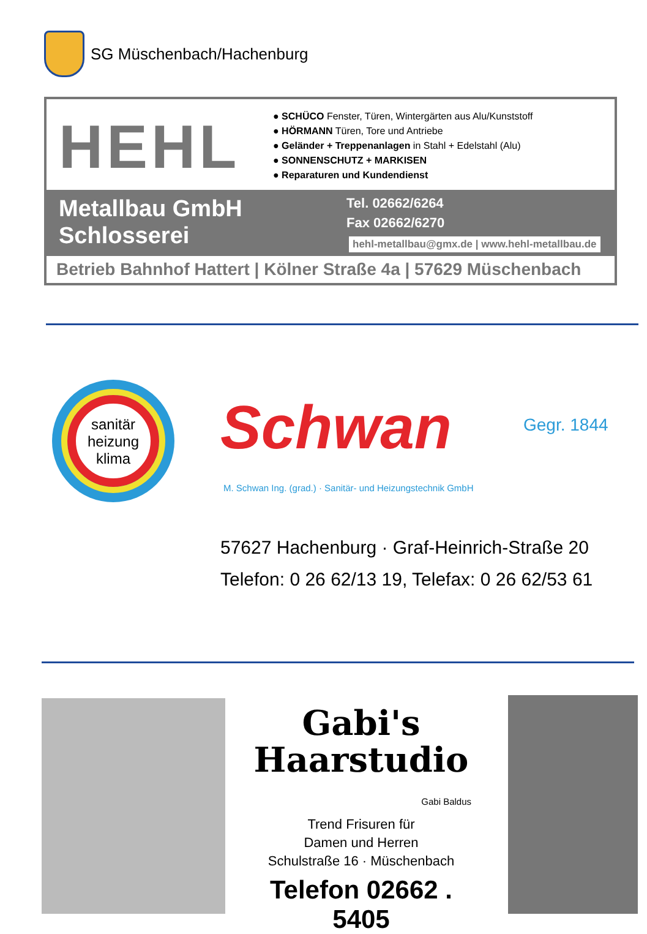SG Müschenbach/Hachenburg
HEHL
● SCHÜCO Fenster, Türen, Wintergärten aus Alu/Kunststoff
● HÖRMANN Türen, Tore und Antriebe
● Geländer + Treppenanlagen in Stahl + Edelstahl (Alu)
● SONNENSCHUTZ + MARKISEN
● Reparaturen und Kundendienst
Metallbau GmbH
Schlosserei
Tel. 02662/6264
Fax 02662/6270
hehl-metallbau@gmx.de | www.hehl-metallbau.de
Betrieb Bahnhof Hattert | Kölner Straße 4a | 57629 Müschenbach
sanitär
heizung
klima
Schwan Gegr. 1844
M. Schwan Ing. (grad.) · Sanitär- und Heizungstechnik GmbH
57627 Hachenburg · Graf-Heinrich-Straße 20
Telefon: 0 26 62/13 19, Telefax: 0 26 62/53 61
Gabi's
Haarstudio
Gabi Baldus
Trend Frisuren für
Damen und Herren
Schulstraße 16 · Müschenbach
Telefon 02662 . 5405